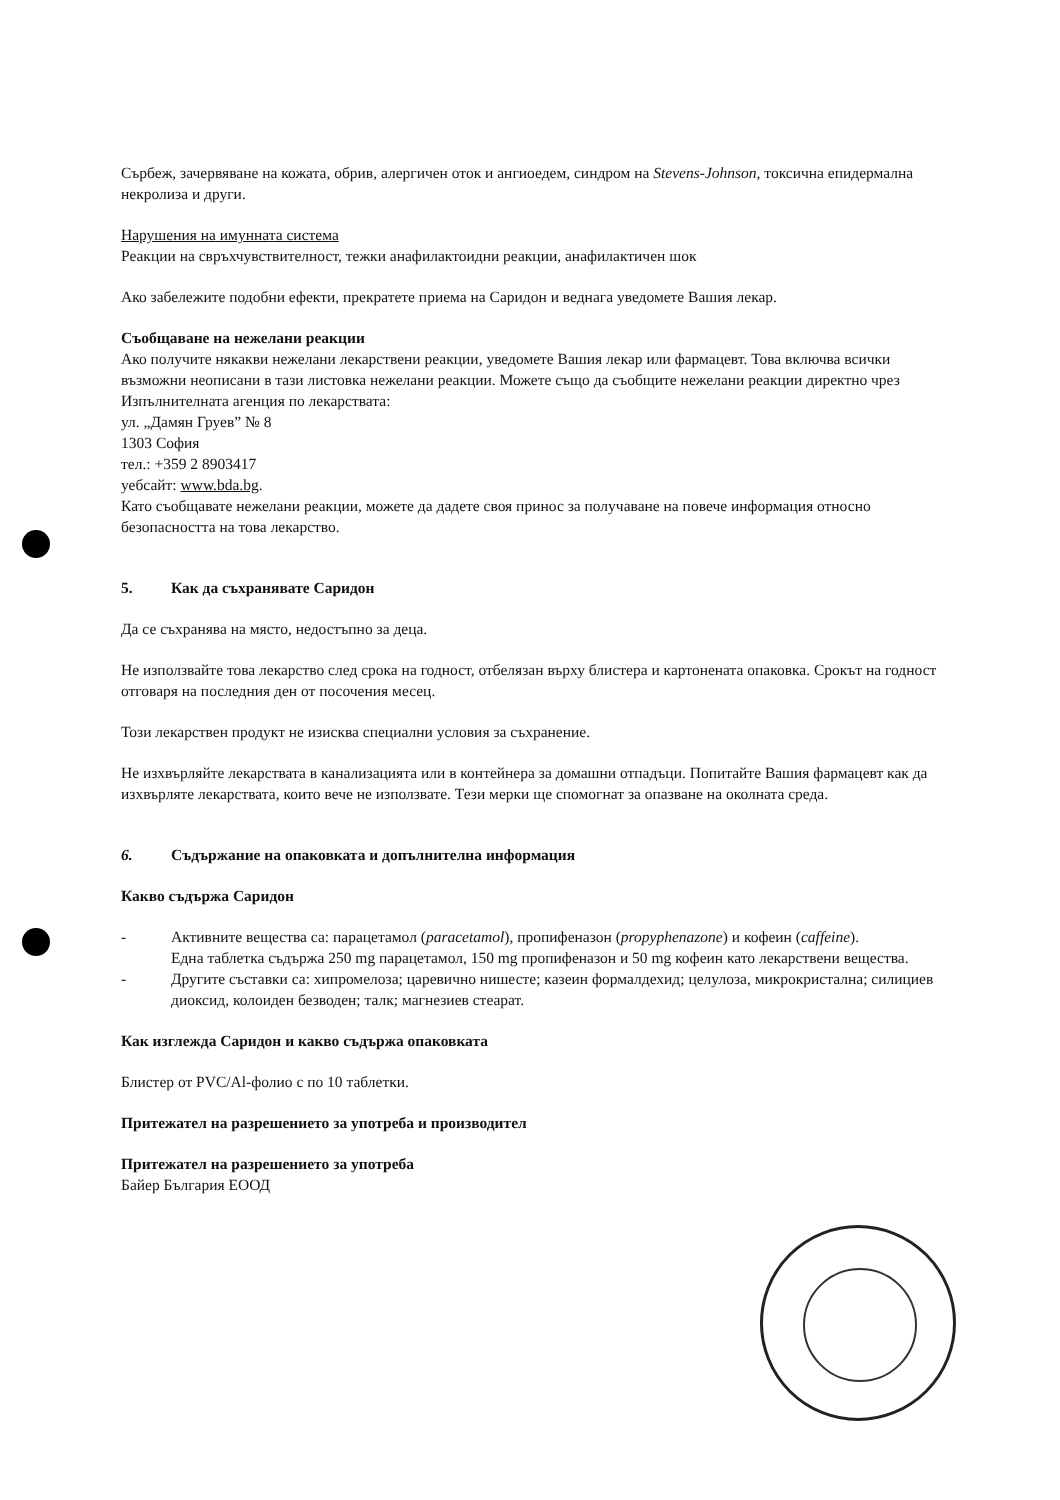Сърбеж, зачервяване на кожата, обрив, алергичен оток и ангиоедем, синдром на Stevens-Johnson, токсична епидермална некролиза и други.
Нарушения на имунната система
Реакции на свръхчувствителност, тежки анафилактоидни реакции, анафилактичен шок
Ако забележите подобни ефекти, прекратете приема на Саридон и веднага уведомете Вашия лекар.
Съобщаване на нежелани реакции
Ако получите някакви нежелани лекарствени реакции, уведомете Вашия лекар или фармацевт. Това включва всички възможни неописани в тази листовка нежелани реакции. Можете също да съобщите нежелани реакции директно чрез
Изпълнителната агенция по лекарствата:
ул. „Дамян Груев” № 8
1303 София
тел.: +359 2 8903417
уебсайт: www.bda.bg.
Като съобщавате нежелани реакции, можете да дадете своя принос за получаване на повече информация относно безопасността на това лекарство.
5. Как да съхранявате Саридон
Да се съхранява на място, недостъпно за деца.
Не използвайте това лекарство след срока на годност, отбелязан върху блистера и картонената опаковка. Срокът на годност отговаря на последния ден от посочения месец.
Този лекарствен продукт не изисква специални условия за съхранение.
Не изхвърляйте лекарствата в канализацията или в контейнера за домашни отпадъци. Попитайте Вашия фармацевт как да изхвърляте лекарствата, които вече не използвате. Тези мерки ще спомогнат за опазване на околната среда.
6. Съдържание на опаковката и допълнителна информация
Какво съдържа Саридон
- Активните вещества са: парацетамол (paracetamol), пропифеназон (propyphenazone) и кофеин (caffeine).
Една таблетка съдържа 250 mg парацетамол, 150 mg пропифеназон и 50 mg кофеин като лекарствени вещества.
- Другите съставки са: хипромелоза; царевично нишесте; казеин формалдехид; целулоза, микрокристална; силициев диоксид, колоиден безводен; талк; магнезиев стеарат.
Как изглежда Саридон и какво съдържа опаковката
Блистер от PVC/Al-фолио с по 10 таблетки.
Притежател на разрешението за употреба и производител
Притежател на разрешението за употреба
Байер България ЕООД